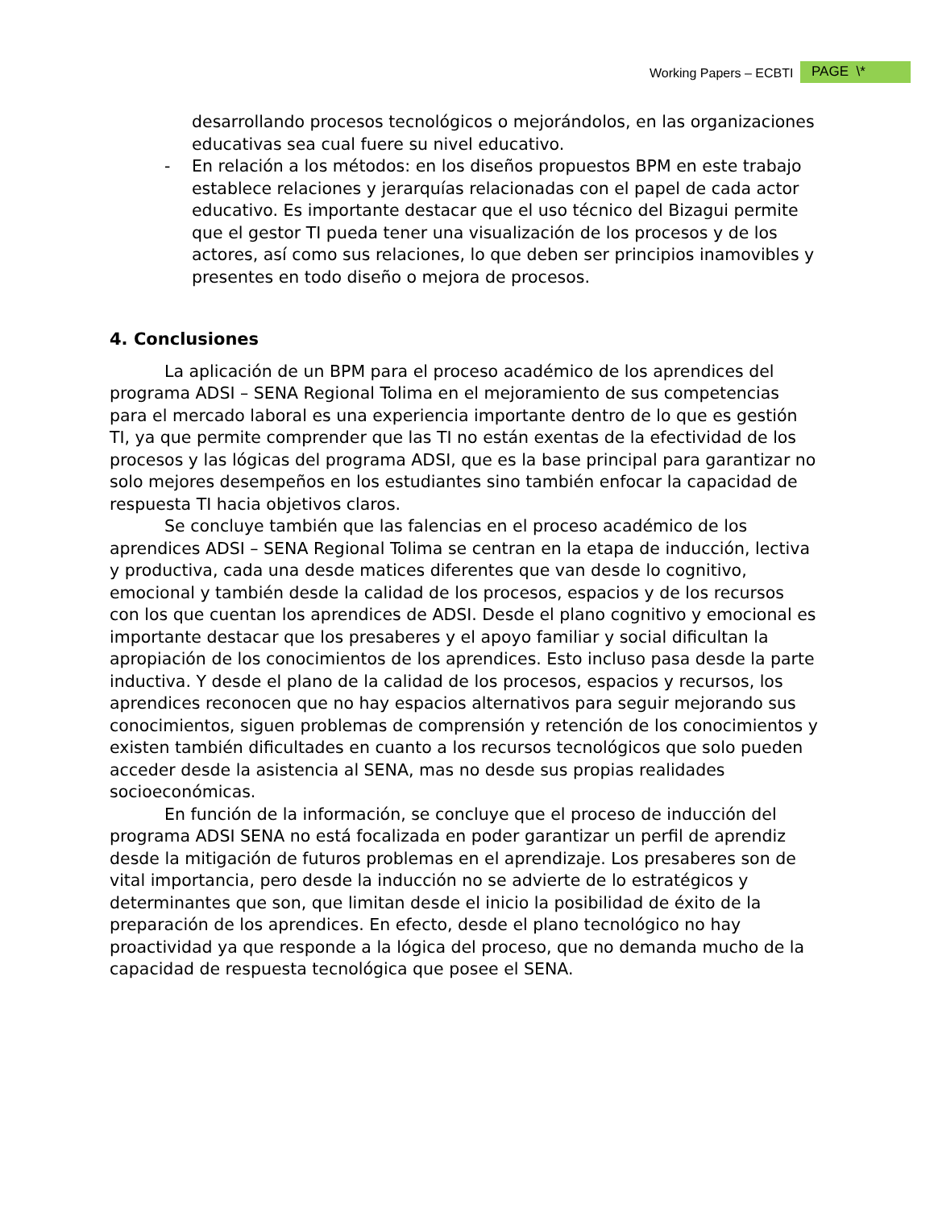Working Papers – ECBTI PAGE \*
desarrollando procesos tecnológicos o mejorándolos, en las organizaciones educativas sea cual fuere su nivel educativo.
- En relación a los métodos: en los diseños propuestos BPM en este trabajo establece relaciones y jerarquías relacionadas con el papel de cada actor educativo. Es importante destacar que el uso técnico del Bizagui permite que el gestor TI pueda tener una visualización de los procesos y de los actores, así como sus relaciones, lo que deben ser principios inamovibles y presentes en todo diseño o mejora de procesos.
4. Conclusiones
La aplicación de un BPM para el proceso académico de los aprendices del programa ADSI – SENA Regional Tolima en el mejoramiento de sus competencias para el mercado laboral es una experiencia importante dentro de lo que es gestión TI, ya que permite comprender que las TI no están exentas de la efectividad de los procesos y las lógicas del programa ADSI, que es la base principal para garantizar no solo mejores desempeños en los estudiantes sino también enfocar la capacidad de respuesta TI hacia objetivos claros.
Se concluye también que las falencias en el proceso académico de los aprendices ADSI – SENA Regional Tolima se centran en la etapa de inducción, lectiva y productiva, cada una desde matices diferentes que van desde lo cognitivo, emocional y también desde la calidad de los procesos, espacios y de los recursos con los que cuentan los aprendices de ADSI. Desde el plano cognitivo y emocional es importante destacar que los presaberes y el apoyo familiar y social dificultan la apropiación de los conocimientos de los aprendices. Esto incluso pasa desde la parte inductiva. Y desde el plano de la calidad de los procesos, espacios y recursos, los aprendices reconocen que no hay espacios alternativos para seguir mejorando sus conocimientos, siguen problemas de comprensión y retención de los conocimientos y existen también dificultades en cuanto a los recursos tecnológicos que solo pueden acceder desde la asistencia al SENA, mas no desde sus propias realidades socioeconómicas.
En función de la información, se concluye que el proceso de inducción del programa ADSI SENA no está focalizada en poder garantizar un perfil de aprendiz desde la mitigación de futuros problemas en el aprendizaje. Los presaberes son de vital importancia, pero desde la inducción no se advierte de lo estratégicos y determinantes que son, que limitan desde el inicio la posibilidad de éxito de la preparación de los aprendices. En efecto, desde el plano tecnológico no hay proactividad ya que responde a la lógica del proceso, que no demanda mucho de la capacidad de respuesta tecnológica que posee el SENA.